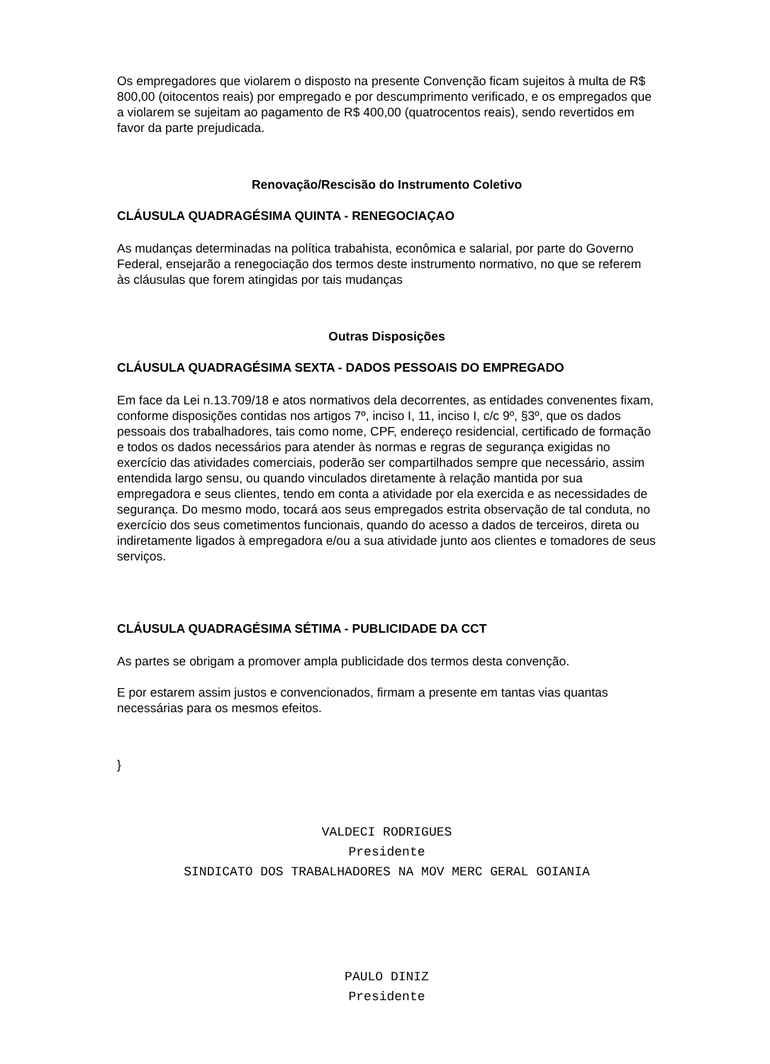Os empregadores que violarem o disposto na presente Convenção ficam sujeitos à multa de R$ 800,00 (oitocentos reais) por empregado e por descumprimento verificado, e os empregados que a violarem se sujeitam ao pagamento de R$ 400,00 (quatrocentos reais), sendo revertidos em favor da parte prejudicada.
Renovação/Rescisão do Instrumento Coletivo
CLÁUSULA QUADRAGÉSIMA QUINTA - RENEGOCIAÇAO
As mudanças determinadas na política trabahista, econômica e salarial, por parte do Governo Federal, ensejarão a renegociação dos termos deste instrumento normativo, no que se referem às cláusulas que forem atingidas por tais mudanças
Outras Disposições
CLÁUSULA QUADRAGÉSIMA SEXTA - DADOS PESSOAIS DO EMPREGADO
Em face da Lei n.13.709/18 e atos normativos dela decorrentes, as entidades convenentes fixam, conforme disposições contidas nos artigos 7º, inciso I, 11, inciso I, c/c 9º, §3º, que os dados pessoais dos trabalhadores, tais como nome, CPF, endereço residencial, certificado de formação e todos os dados necessários para atender às normas e regras de segurança exigidas no exercício das atividades comerciais, poderão ser compartilhados sempre que necessário, assim entendida largo sensu, ou quando vinculados diretamente à relação mantida por sua empregadora e seus clientes, tendo em conta a atividade por ela exercida e as necessidades de segurança. Do mesmo modo, tocará aos seus empregados estrita observação de tal conduta, no exercício dos seus cometimentos funcionais, quando do acesso a dados de terceiros, direta ou indiretamente ligados à empregadora e/ou a sua atividade junto aos clientes e tomadores de seus serviços.
CLÁUSULA QUADRAGÉSIMA SÉTIMA - PUBLICIDADE DA CCT
As partes se obrigam a promover ampla publicidade dos termos desta convenção.
E por estarem assim justos e convencionados, firmam a presente em tantas vias quantas necessárias para os mesmos efeitos.
}
VALDECI RODRIGUES
Presidente
SINDICATO DOS TRABALHADORES NA MOV MERC GERAL GOIANIA
PAULO DINIZ
Presidente